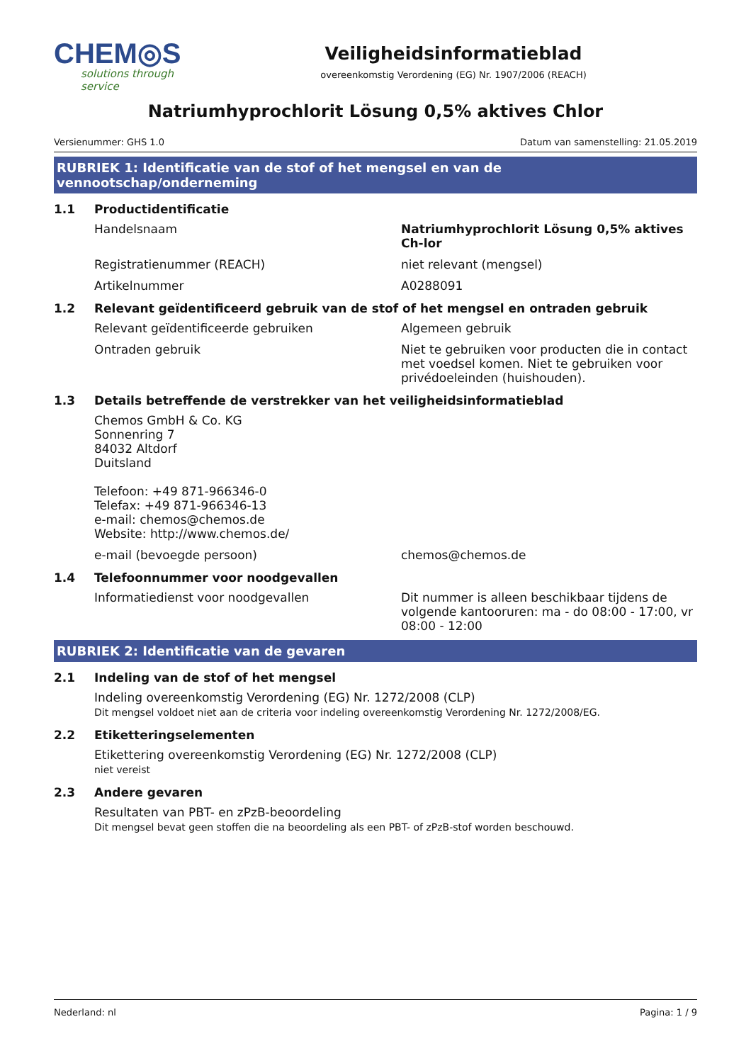CHEM◎S
solutions through service
Veiligheidsinformatieblad
overeenkomstig Verordening (EG) Nr. 1907/2006 (REACH)
Natriumhyprochlorit Lösung 0,5% aktives Chlor
Versienummer: GHS 1.0 Datum van samenstelling: 21.05.2019
RUBRIEK 1: Identificatie van de stof of het mengsel en van de vennootschap/onderneming
1.1 Productidentificatie
Handelsnaam Natriumhyprochlorit Lösung 0,5% aktives Ch-lor
Registratienummer (REACH) niet relevant (mengsel)
Artikelnummer A0288091
1.2 Relevant geïdentificeerd gebruik van de stof of het mengsel en ontraden gebruik
Relevant geïdentificeerde gebruiken Algemeen gebruik
Ontraden gebruik Niet te gebruiken voor producten die in contact met voedsel komen. Niet te gebruiken voor privédoeleinden (huishouden).
1.3 Details betreffende de verstrekker van het veiligheidsinformatieblad
Chemos GmbH & Co. KG
Sonnenring 7
84032 Altdorf
Duitsland
Telefoon: +49 871-966346-0
Telefax: +49 871-966346-13
e-mail: chemos@chemos.de
Website: http://www.chemos.de/
e-mail (bevoegde persoon) chemos@chemos.de
1.4 Telefoonnummer voor noodgevallen
Informatiedienst voor noodgevallen Dit nummer is alleen beschikbaar tijdens de volgende kantooruren: ma - do 08:00 - 17:00, vr 08:00 - 12:00
RUBRIEK 2: Identificatie van de gevaren
2.1 Indeling van de stof of het mengsel
Indeling overeenkomstig Verordening (EG) Nr. 1272/2008 (CLP)
Dit mengsel voldoet niet aan de criteria voor indeling overeenkomstig Verordening Nr. 1272/2008/EG.
2.2 Etiketteringselementen
Etikettering overeenkomstig Verordening (EG) Nr. 1272/2008 (CLP)
niet vereist
2.3 Andere gevaren
Resultaten van PBT- en zPzB-beoordeling
Dit mengsel bevat geen stoffen die na beoordeling als een PBT- of zPzB-stof worden beschouwd.
Nederland: nl Pagina: 1 / 9